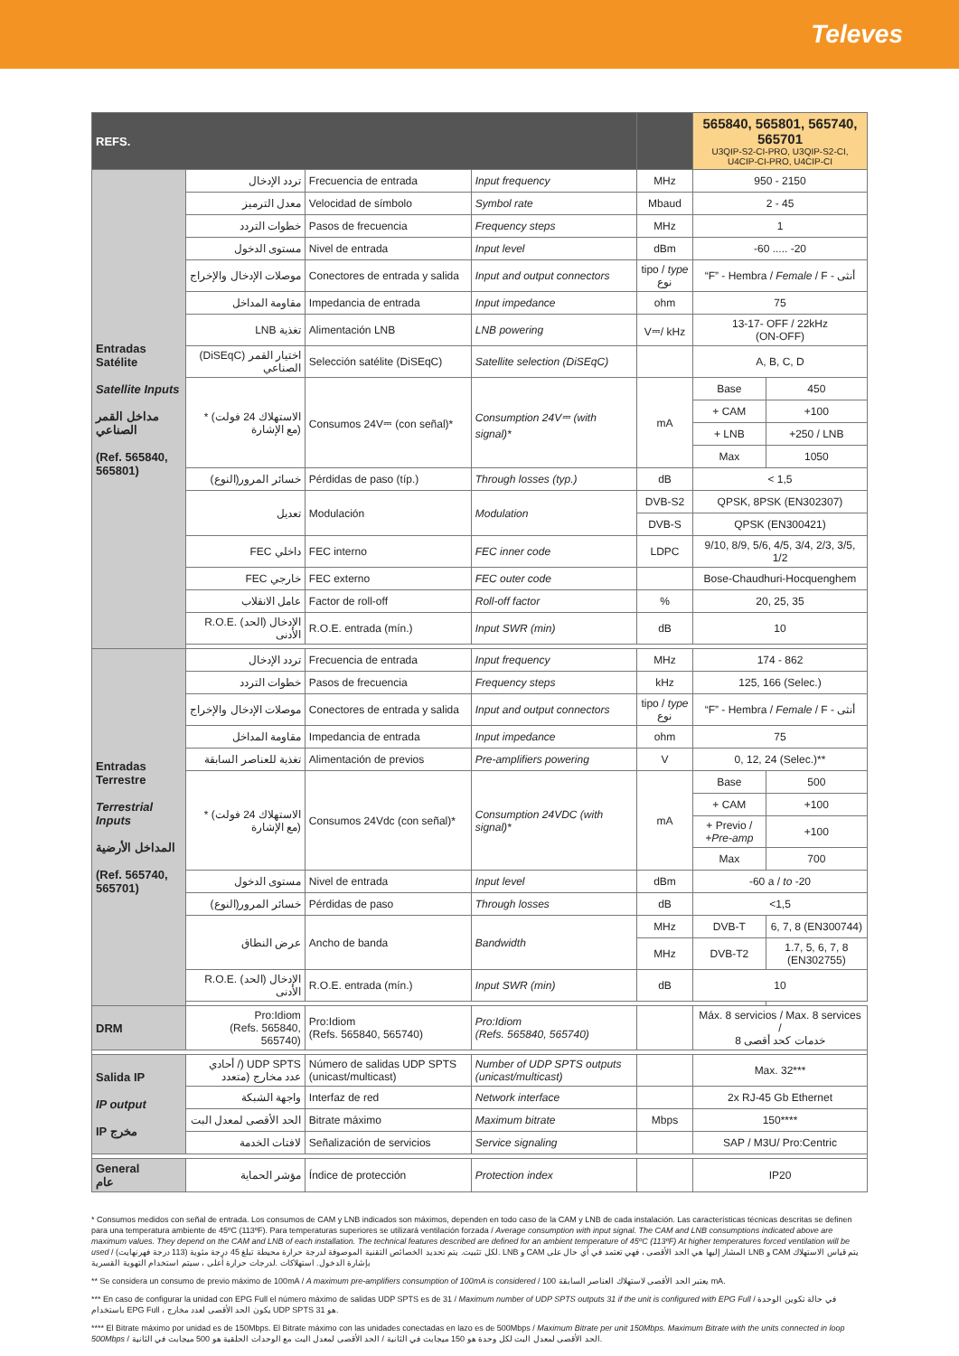Televes
| REFS. | | | | | 565840, 565801, 565740, 565701 U3QIP-S2-CI-PRO, U3QIP-S2-CI, U4CIP-CI-PRO, U4CIP-CI | |
| Entradas Satélite Satellite Inputs مداخل القمر الصناعي (Ref. 565840, 565801) | تردد الإدخال | Frecuencia de entrada | Input frequency | MHz | 950 - 2150 | |
| | معدل الترميز | Velocidad de símbolo | Symbol rate | Mbaud | 2 - 45 | |
| | خطوات التردد | Pasos de frecuencia | Frequency steps | MHz | 1 | |
| | مستوى الدخول | Nivel de entrada | Input level | dBm | -60 ..... -20 | |
| | موصلات الإدخال والإخراج | Conectores de entrada y salida | Input and output connectors | tipo / type نوع | “F” - Hembra / Female / F - أنثى | |
| | مقاومة المداخل | Impedancia de entrada | Input impedance | ohm | 75 | |
| | LNB تغذية | Alimentación LNB | LNB powering | V⎓/ kHz | 13-17- OFF / 22kHz (ON-OFF) | |
| | (DiSEqC) اختيار القمر الصناعي | Selección satélite (DiSEqC) | Satellite selection (DiSEqC) | | A, B, C, D | |
| | * (الاستهلاك 24 فولت (مع الإشارة | Consumos 24V⎓ (con señal)* | Consumption 24V⎓ (with signal)* | mA | Base | 450 |
| | | | | | + CAM | +100 |
| | | | | | + LNB | +250 / LNB |
| | | | | | Max | 1050 |
| | (خسائر المرور(النوع | Pérdidas de paso (típ.) | Through losses (typ.) | dB | < 1,5 | |
| | تعديل | Modulación | Modulation | DVB-S2 | QPSK, 8PSK (EN302307) | |
| | | | | DVB-S | QPSK (EN300421) | |
| | FEC داخلي | FEC interno | FEC inner code | LDPC | 9/10, 8/9, 5/6, 4/5, 3/4, 2/3, 3/5, 1/2 | |
| | FEC خارجي | FEC externo | FEC outer code | | Bose-Chaudhuri-Hocquenghem | |
| | عامل الانقلاب | Factor de roll-off | Roll-off factor | % | 20, 25, 35 | |
| | R.O.E. (الإدخال (الحد الأدنى | R.O.E. entrada (mín.) | Input SWR (min) | dB | 10 | |
| Entradas Terrestre Terrestrial Inputs المداخل الأرضية (Ref. 565740, 565701) | تردد الإدخال | Frecuencia de entrada | Input frequency | MHz | 174 - 862 | |
| | خطوات التردد | Pasos de frecuencia | Frequency steps | kHz | 125, 166 (Selec.) | |
| | موصلات الإدخال والإخراج | Conectores de entrada y salida | Input and output connectors | tipo / type نوع | “F” - Hembra / Female / F - أنثى | |
| | مقاومة المداخل | Impedancia de entrada | Input impedance | ohm | 75 | |
| | تغذية للعناصر السابقة | Alimentación de previos | Pre-amplifiers powering | V | 0, 12, 24 (Selec.)** | |
| | * (الاستهلاك 24 فولت (مع الإشارة | Consumos 24Vdc (con señal)* | Consumption 24VDC (with signal)* | mA | Base | 500 |
| | | | | | + CAM | +100 |
| | | | | | + Previo / +Pre-amp | +100 |
| | | | | | Max | 700 |
| | مستوى الدخول | Nivel de entrada | Input level | dBm | -60 a / to -20 | |
| | (خسائر المرور(النوع | Pérdidas de paso | Through losses | dB | <1,5 | |
| | عرض النطاق | Ancho de banda | Bandwidth | MHz | DVB-T | 6, 7, 8 (EN300744) |
| | | | | MHz | DVB-T2 | 1.7, 5, 6, 7, 8 (EN302755) |
| | R.O.E. (الإدخال (الحد الأدنى | R.O.E. entrada (mín.) | Input SWR (min) | dB | 10 | |
| DRM | Pro:Idiom (Refs. 565840, 565740) | Pro:Idiom (Refs. 565840, 565740) | Pro:Idiom (Refs. 565840, 565740) | | Máx. 8 servicios / Max. 8 services / خدمات كحد أقصى 8 | |
| Salida IP IP output IP مخرج | أحادي /) UDP SPTS عدد مخارج (متعدد | Número de salidas UDP SPTS (unicast/multicast) | Number of UDP SPTS outputs (unicast/multicast) | | Max. 32*** | |
| | واجهة الشبكة | Interfaz de red | Network interface | | 2x RJ-45 Gb Ethernet | |
| | الحد الأقصى لمعدل البت | Bitrate máximo | Maximum bitrate | Mbps | 150**** | |
| | لافتات الخدمة | Señalización de servicios | Service signaling | | SAP / M3U/ Pro:Centric | |
| General عام | مؤشر الحماية | Índice de protección | Protection index | | IP20 | |
* Consumos medidos con señal de entrada. Los consumos de CAM y LNB indicados son máximos, dependen en todo caso de la CAM y LNB de cada instalación. Las características técnicas descritas se definen para una temperatura ambiente de 45ºC (113ºF). Para temperaturas superiores se utilizará ventilación forzada / Average consumption with input signal. The CAM and LNB consumptions indicated above are maximum values. They depend on the CAM and LNB of each installation. The technical features described are defined for an ambient temperature of 45ºC (113ºF) At higher temperatures forced ventilation will be used / لكل تثبيت. يتم تحديد الخصائص التقنية الموصوفة لدرجة حرارة محيطة تبلغ 45 درجة مئوية (113 درجة فهرنهايت). LNB و CAM المشار إليها هي الحد الأقصى ، فهي تعتمد في أي حال على LNB و CAM يتم قياس الاستهلاك بإشارة الدخول. استهلاكات .لدرجات حرارة أعلى ، سيتم استخدام التهوية القسرية
** Se considera un consumo de previo máximo de 100mA / A maximum pre-amplifiers consumption of 100mA is considered / 100 يعتبر الحد الأقصى لاستهلاك العناصر السابقة mA.
*** En caso de configurar la unidad con EPG Full el número máximo de salidas UDP SPTS es de 31 / Maximum number of UDP SPTS outputs 31 if the unit is configured with EPG Full / في حالة تكوين الوحدة باستخدام EPG Full ، يكون الحد الأقصى لعدد مخارج UDP SPTS هو 31.
**** El Bitrate máximo por unidad es de 150Mbps. El Bitrate máximo con las unidades conectadas en lazo es de 500Mbps / Maximum Bitrate per unit 150Mbps. Maximum Bitrate with the units connected in loop 500Mbps / الحد الأقصى لمعدل البت لكل وحدة هو 150 ميجابت في الثانية / الحد الأقصى لمعدل البت مع الوحدات الحلقية هو 500 ميجابت في الثانية.